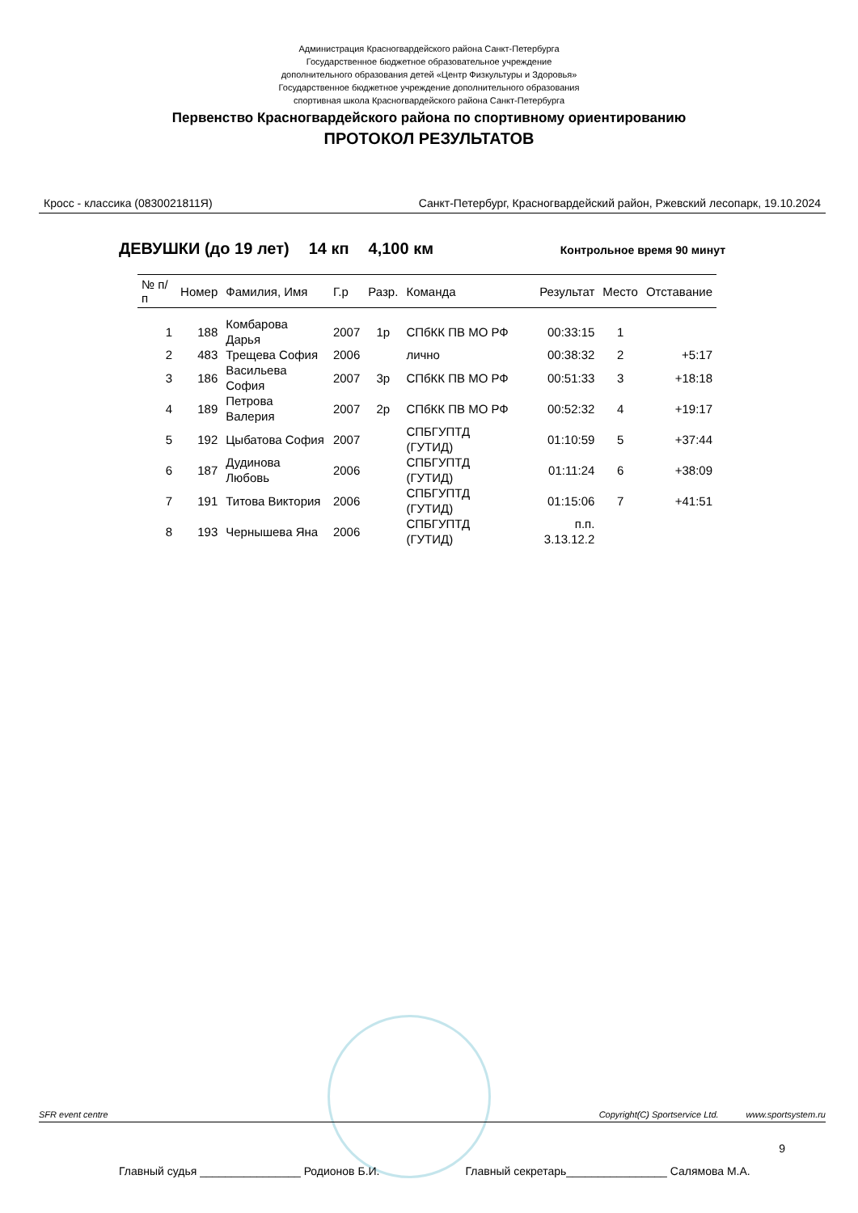Администрация Красногвардейского района Санкт-Петербурга
Государственное бюджетное образовательное учреждение
дополнительного образования детей «Центр Физкультуры и Здоровья»
Государственное бюджетное учреждение дополнительного образования
спортивная школа Красногвардейского района Санкт-Петербурга
Первенство Красногвардейского района по спортивному ориентированию
ПРОТОКОЛ РЕЗУЛЬТАТОВ
Кросс - классика (0830021811Я) Санкт-Петербург, Красногвардейский район, Ржевский лесопарк, 19.10.2024
ДЕВУШКИ (до 19 лет) 14 кп 4,100 км Контрольное время 90 минут
| № п/п | Номер | Фамилия, Имя | Г.р | Разр. | Команда | Результат | Место | Отставание |
| --- | --- | --- | --- | --- | --- | --- | --- | --- |
| 1 | 188 | Комбарова Дарья | 2007 | 1р | СПбКК ПВ МО РФ | 00:33:15 | 1 | |
| 2 | 483 | Трещева София | 2006 | | лично | 00:38:32 | 2 | +5:17 |
| 3 | 186 | Васильева София | 2007 | 3р | СПбКК ПВ МО РФ | 00:51:33 | 3 | +18:18 |
| 4 | 189 | Петрова Валерия | 2007 | 2р | СПбКК ПВ МО РФ | 00:52:32 | 4 | +19:17 |
| 5 | 192 | Цыбатова София | 2007 | | СПБГУПТД (ГУТИД) | 01:10:59 | 5 | +37:44 |
| 6 | 187 | Дудинова Любовь | 2006 | | СПБГУПТД (ГУТИД) | 01:11:24 | 6 | +38:09 |
| 7 | 191 | Титова Виктория | 2006 | | СПБГУПТД (ГУТИД) | 01:15:06 | 7 | +41:51 |
| 8 | 193 | Чернышева Яна | 2006 | | СПБГУПТД (ГУТИД) | п.п. 3.13.12.2 | | |
SFR event centre Copyright(C) Sportservice Ltd. www.sportsystem.ru
9
Главный судья ________________ Родионов Б.И. Главный секретарь________________ Салямова М.А.